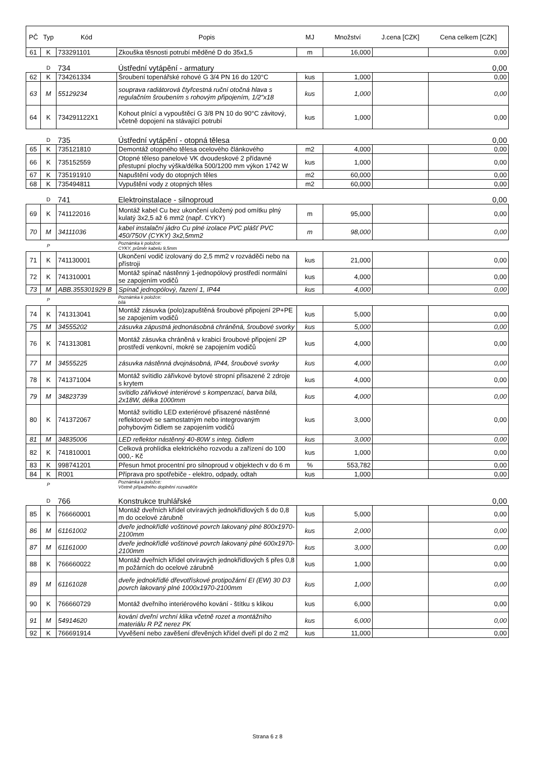| PČ | Typ | Kód | Popis | MJ | Množství | J.cena [CZK] | Cena celkem [CZK] |
| --- | --- | --- | --- | --- | --- | --- | --- |
| 61 | K | 733291101 | Zkouška těsnosti potrubí měděné D do 35x1,5 | m | 16,000 | | 0,00 |
| | D | 734 | Ústřední vytápění - armatury | | | | 0,00 |
| 62 | K | 734261334 | Šroubení topenářské rohové G 3/4 PN 16 do 120°C | kus | 1,000 | | 0,00 |
| 63 | M | 55129234 | souprava radiátorová čtyřcestná ruční otočná hlava s regulačním šroubením s rohovým připojením, 1/2"x18 | kus | 1,000 | | 0,00 |
| 64 | K | 734291122X1 | Kohout plnící a vypouštěcí G 3/8 PN 10 do 90°C závitový, včetně dopojení na stávající potrubí | kus | 1,000 | | 0,00 |
| | D | 735 | Ústřední vytápění - otopná tělesa | | | | 0,00 |
| 65 | K | 735121810 | Demontáž otopného tělesa ocelového článkového | m2 | 4,000 | | 0,00 |
| 66 | K | 735152559 | Otopné těleso panelové VK dvoudeskové 2 přídavné přestupní plochy výška/délka 500/1200 mm výkon 1742 W | kus | 1,000 | | 0,00 |
| 67 | K | 735191910 | Napuštění vody do otopných těles | m2 | 60,000 | | 0,00 |
| 68 | K | 735494811 | Vypuštění vody z otopných těles | m2 | 60,000 | | 0,00 |
| | D | 741 | Elektroinstalace - silnoproud | | | | 0,00 |
| 69 | K | 741122016 | Montáž kabel Cu bez ukončení uložený pod omítku plný kulatý 3x2,5 až 6 mm2 (např. CYKY) | m | 95,000 | | 0,00 |
| 70 | M | 34111036 | kabel instalační jádro Cu plné izolace PVC plášť PVC 450/750V (CYKY) 3x2,5mm2 | m | 98,000 | | 0,00 |
| | P | | Poznámka k položce: CYKY, průměr kabelu 9,5mm | | | | |
| 71 | K | 741130001 | Ukončení vodič izolovaný do 2,5 mm2 v rozváděči nebo na přístroji | kus | 21,000 | | 0,00 |
| 72 | K | 741310001 | Montáž spínač nástěnný 1-jednopólový prostředí normální se zapojením vodičů | kus | 4,000 | | 0,00 |
| 73 | M | ABB.355301929 B | Spínač jednopólový, řazení 1, IP44 | kus | 4,000 | | 0,00 |
| | P | | Poznámka k položce: bílá | | | | |
| 74 | K | 741313041 | Montáž zásuvka (polo)zapuštěná šroubové připojení 2P+PE se zapojením vodičů | kus | 5,000 | | 0,00 |
| 75 | M | 34555202 | zásuvka zápustná jednonásobná chráněná, šroubové svorky | kus | 5,000 | | 0,00 |
| 76 | K | 741313081 | Montáž zásuvka chráněná v krabici šroubové připojení 2P prostředí venkovní, mokré se zapojením vodičů | kus | 4,000 | | 0,00 |
| 77 | M | 34555225 | zásuvka nástěnná dvojnásobná, IP44, šroubové svorky | kus | 4,000 | | 0,00 |
| 78 | K | 741371004 | Montáž svítidlo zářivkové bytové stropní přisazené 2 zdroje s krytem | kus | 4,000 | | 0,00 |
| 79 | M | 34823739 | svítidlo zářivkové interiérové s kompenzací, barva bílá, 2x18W, délka 1000mm | kus | 4,000 | | 0,00 |
| 80 | K | 741372067 | Montáž svítidlo LED exteriérové přisazené nástěnné reflektorové se samostatným nebo integrovaným pohybovým čidlem se zapojením vodičů | kus | 3,000 | | 0,00 |
| 81 | M | 34835006 | LED reflektor nástěnný 40-80W s integ. čidlem | kus | 3,000 | | 0,00 |
| 82 | K | 741810001 | Celková prohlídka elektrického rozvodu a zařízení do 100 000,- Kč | kus | 1,000 | | 0,00 |
| 83 | K | 998741201 | Přesun hmot procentní pro silnoproud v objektech v do 6 m | % | 553,782 | | 0,00 |
| 84 | K | R001 | Příprava pro spotřebiče - elektro, odpady, odtah | kus | 1,000 | | 0,00 |
| | P | | Poznámka k položce: Včetně případného doplnění rozvaděče | | | | |
| | D | 766 | Konstrukce truhlářské | | | | 0,00 |
| 85 | K | 766660001 | Montáž dveřních křídel otvíravých jednokřídlových š do 0,8 m do ocelové zárubně | kus | 5,000 | | 0,00 |
| 86 | M | 61161002 | dveře jednokřídlé voštinové povrch lakovaný plné 800x1970-2100mm | kus | 2,000 | | 0,00 |
| 87 | M | 61161000 | dveře jednokřídlé voštinové povrch lakovaný plné 600x1970-2100mm | kus | 3,000 | | 0,00 |
| 88 | K | 766660022 | Montáž dveřních křídel otvíravých jednokřídlových š přes 0,8 m požárních do ocelové zárubně | kus | 1,000 | | 0,00 |
| 89 | M | 61161028 | dveře jednokřídlé dřevotřískové protipožární EI (EW) 30 D3 povrch lakovaný plné 1000x1970-2100mm | kus | 1,000 | | 0,00 |
| 90 | K | 766660729 | Montáž dveřního interiérového kování - štítku s klikou | kus | 6,000 | | 0,00 |
| 91 | M | 54914620 | kování dveřní vrchní klika včetně rozet a montážního materiálu R PZ nerez PK | kus | 6,000 | | 0,00 |
| 92 | K | 766691914 | Vyvěšení nebo zavěšení dřevěných křídel dveří pl do 2 m2 | kus | 11,000 | | 0,00 |
Strana 6 z 8